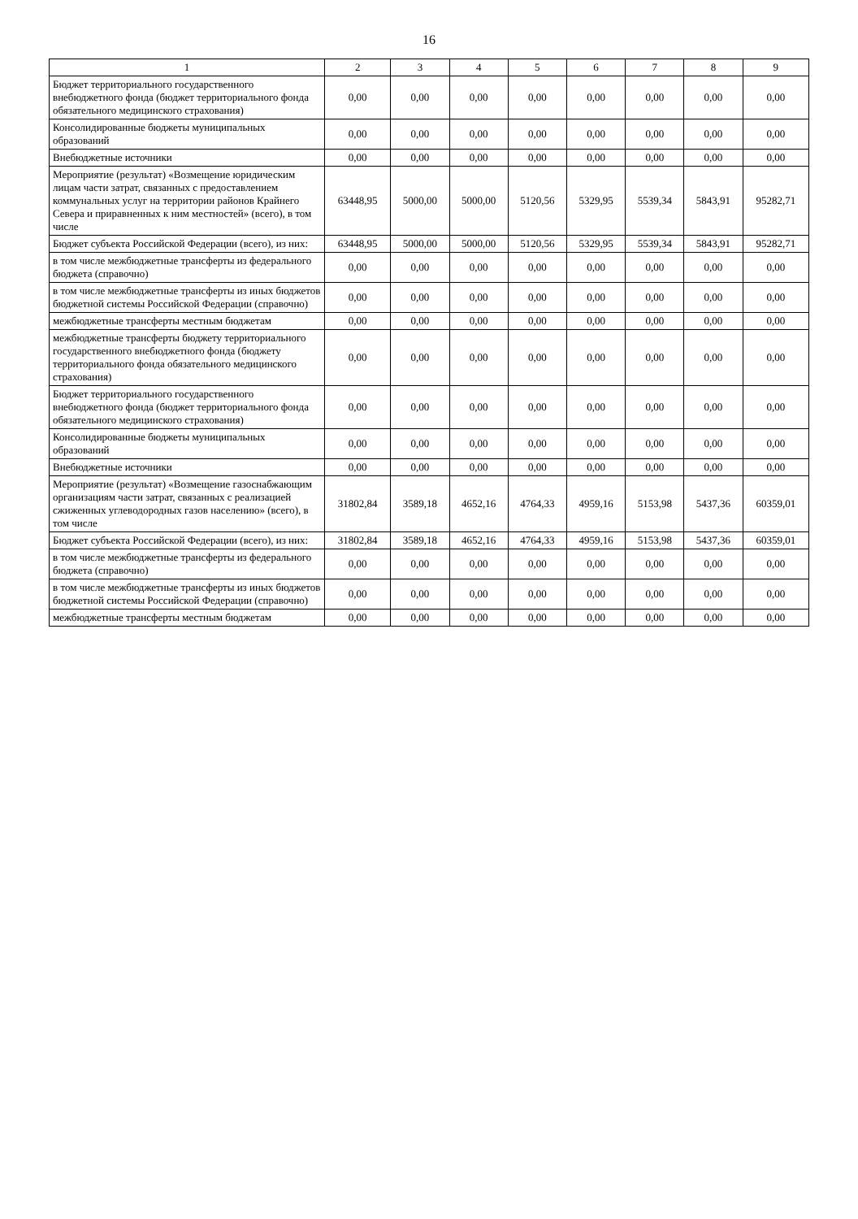16
| 1 | 2 | 3 | 4 | 5 | 6 | 7 | 8 | 9 |
| --- | --- | --- | --- | --- | --- | --- | --- | --- |
| Бюджет территориального государственного внебюджетного фонда (бюджет территориального фонда обязательного медицинского страхования) | 0,00 | 0,00 | 0,00 | 0,00 | 0,00 | 0,00 | 0,00 | 0,00 |
| Консолидированные бюджеты муниципальных образований | 0,00 | 0,00 | 0,00 | 0,00 | 0,00 | 0,00 | 0,00 | 0,00 |
| Внебюджетные источники | 0,00 | 0,00 | 0,00 | 0,00 | 0,00 | 0,00 | 0,00 | 0,00 |
| Мероприятие (результат) «Возмещение юридическим лицам части затрат, связанных с предоставлением коммунальных услуг на территории районов Крайнего Севера и приравненных к ним местностей» (всего), в том числе | 63448,95 | 5000,00 | 5000,00 | 5120,56 | 5329,95 | 5539,34 | 5843,91 | 95282,71 |
| Бюджет субъекта Российской Федерации (всего), из них: | 63448,95 | 5000,00 | 5000,00 | 5120,56 | 5329,95 | 5539,34 | 5843,91 | 95282,71 |
| в том числе межбюджетные трансферты из федерального бюджета (справочно) | 0,00 | 0,00 | 0,00 | 0,00 | 0,00 | 0,00 | 0,00 | 0,00 |
| в том числе межбюджетные трансферты из иных бюджетов бюджетной системы Российской Федерации (справочно) | 0,00 | 0,00 | 0,00 | 0,00 | 0,00 | 0,00 | 0,00 | 0,00 |
| межбюджетные трансферты местным бюджетам | 0,00 | 0,00 | 0,00 | 0,00 | 0,00 | 0,00 | 0,00 | 0,00 |
| межбюджетные трансферты бюджету территориального государственного внебюджетного фонда (бюджету территориального фонда обязательного медицинского страхования) | 0,00 | 0,00 | 0,00 | 0,00 | 0,00 | 0,00 | 0,00 | 0,00 |
| Бюджет территориального государственного внебюджетного фонда (бюджет территориального фонда обязательного медицинского страхования) | 0,00 | 0,00 | 0,00 | 0,00 | 0,00 | 0,00 | 0,00 | 0,00 |
| Консолидированные бюджеты муниципальных образований | 0,00 | 0,00 | 0,00 | 0,00 | 0,00 | 0,00 | 0,00 | 0,00 |
| Внебюджетные источники | 0,00 | 0,00 | 0,00 | 0,00 | 0,00 | 0,00 | 0,00 | 0,00 |
| Мероприятие (результат) «Возмещение газоснабжающим организациям части затрат, связанных с реализацией сжиженных углеводородных газов населению» (всего), в том числе | 31802,84 | 3589,18 | 4652,16 | 4764,33 | 4959,16 | 5153,98 | 5437,36 | 60359,01 |
| Бюджет субъекта Российской Федерации (всего), из них: | 31802,84 | 3589,18 | 4652,16 | 4764,33 | 4959,16 | 5153,98 | 5437,36 | 60359,01 |
| в том числе межбюджетные трансферты из федерального бюджета (справочно) | 0,00 | 0,00 | 0,00 | 0,00 | 0,00 | 0,00 | 0,00 | 0,00 |
| в том числе межбюджетные трансферты из иных бюджетов бюджетной системы Российской Федерации (справочно) | 0,00 | 0,00 | 0,00 | 0,00 | 0,00 | 0,00 | 0,00 | 0,00 |
| межбюджетные трансферты местным бюджетам | 0,00 | 0,00 | 0,00 | 0,00 | 0,00 | 0,00 | 0,00 | 0,00 |